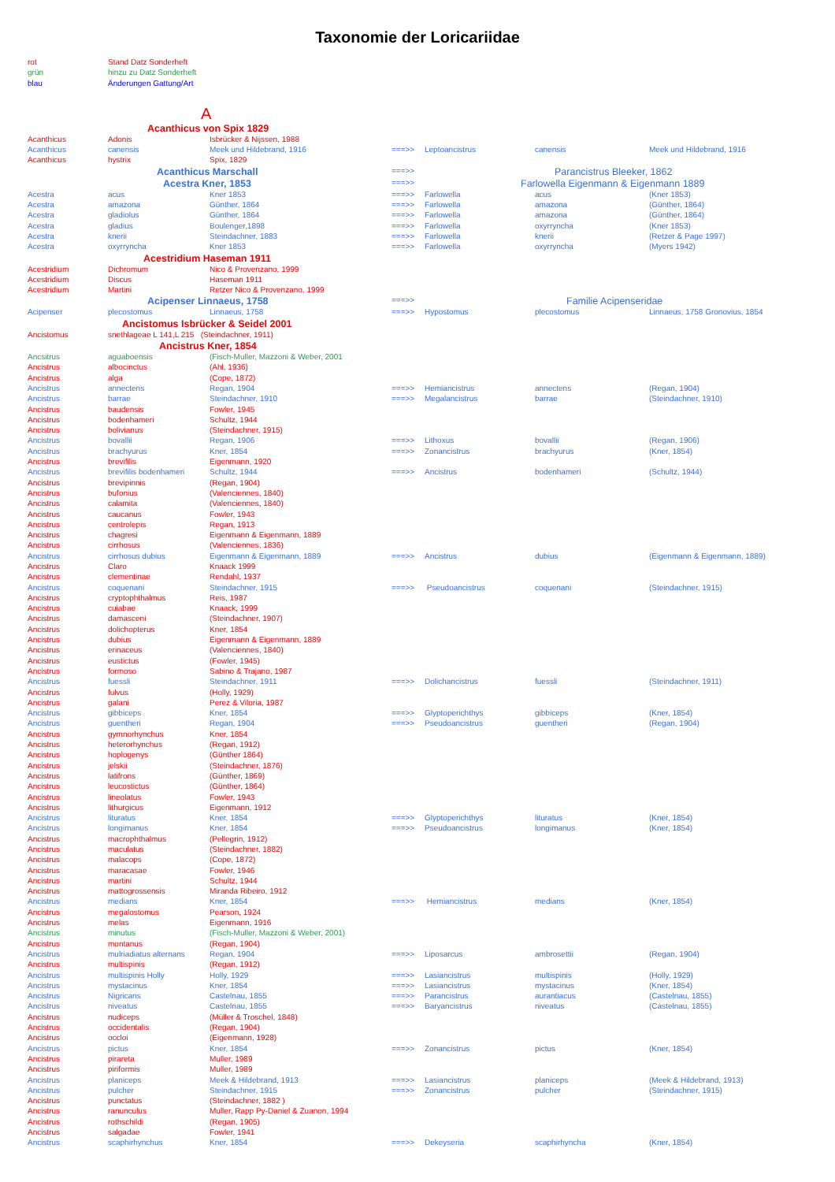Taxonomie der Loricariidae
| rot | Stand Datz Sonderheft | | | | | |
| grün | hinzu zu Datz Sonderheft | | | | | |
| blau | Änderungen Gattung/Art | | | | | |
| A | | | | | | |
| | Acanthicus von Spix 1829 | | | | | |
| Acanthicus | Adonis | Isbrücker & Nijssen, 1988 | | | | |
| Acanthicus | canensis | Meek und Hildebrand, 1916 | ===>> | Leptoancistrus | canensis | Meek und Hildebrand, 1916 |
| Acanthicus | hystrix | Spix, 1829 | | | | |
| | Acanthicus Marschall | | ===>> | Parancistrus Bleeker, 1862 | | |
| | Acestra Kner, 1853 | | ===>> | Farlowella Eigenmann & Eigenmann 1889 | | |
| Acestra | acus | Kner 1853 | ===>> | Farlowella | acus | (Kner 1853) |
| Acestra | amazona | Günther, 1864 | ===>> | Farlowella | amazona | (Günther, 1864) |
| Acestra | gladiolus | Günther, 1864 | ===>> | Farlowella | amazona | (Günther, 1864) |
| Acestra | gladius | Boulenger,1898 | ===>> | Farlowella | oxyrryncha | (Kner 1853) |
| Acestra | knerii | Steindachner, 1883 | ===>> | Farlowella | knerii | (Retzer & Page 1997) |
| Acestra | oxyrryncha | Kner 1853 | ===>> | Farlowella | oxyrryncha | (Myers 1942) |
| | Acestridium Haseman 1911 | | | | | |
| Acestridium | Dichromum | Nico & Provenzano, 1999 | | | | |
| Acestridium | Discus | Haseman 1911 | | | | |
| Acestridium | Martini | Retzer Nico & Provenzano, 1999 | | | | |
| | Acipenser Linnaeus, 1758 | | ===>> | Familie Acipenseridae | | |
| Acipenser | plecostomus | Linnaeus, 1758 | ===>> | Hypostomus | plecostomus | Linnaeus, 1758 Gronovius, 1854 |
| | Ancistomus Isbrücker & Seidel 2001 | | | | | |
| Ancistomus | snethlageae L 141,L 215 (Steindachner, 1911) | | | | | |
| | Ancistrus Kner, 1854 | | | | | |
| Ancsitrus | aguaboensis | (Fisch-Muller, Mazzoni & Weber, 2001 | | | | |
| Ancistrus | albocinctus | (Ahl, 1936) | | | | |
| Ancistrus | alga | (Cope, 1872) | | | | |
| Ancistrus | annectens | Regan, 1904 | ===>> | Hemiancistrus | annectens | (Regan, 1904) |
| Ancistrus | barrae | Steindachner, 1910 | ===>> | Megalancistrus | barrae | (Steindachner, 1910) |
| Ancistrus | baudensis | Fowler, 1945 | | | | |
| Ancistrus | bodenhameri | Schultz, 1944 | | | | |
| Ancistrus | bolivianus | (Steindachner, 1915) | | | | |
| Ancistrus | bovallii | Regan, 1906 | ===>> | Lithoxus | bovallii | (Regan, 1906) |
| Ancistrus | brachyurus | Kner, 1854 | ===>> | Zonancistrus | brachyurus | (Kner, 1854) |
| Ancistrus | brevifilis | Eigenmann, 1920 | | | | |
| Ancistrus | brevifilis bodenhameri | Schultz, 1944 | ===>> | Ancistrus | bodenhameri | (Schultz, 1944) |
| Ancistrus | brevipinnis | (Regan, 1904) | | | | |
| Ancistrus | bufonius | (Valenciennes, 1840) | | | | |
| Ancistrus | calamita | (Valenciennes, 1840) | | | | |
| Ancistrus | caucanus | Fowler, 1943 | | | | |
| Ancistrus | centrolepis | Regan, 1913 | | | | |
| Ancistrus | chagresi | Eigenmann & Eigenmann, 1889 | | | | |
| Ancistrus | cirrhosus | (Valenciennes, 1836) | | | | |
| Ancistrus | cirrhosus dubius | Eigenmann & Eigenmann, 1889 | ===>> | Ancistrus | dubius | (Eigenmann & Eigenmann, 1889) |
| Ancistrus | Claro | Knaack 1999 | | | | |
| Ancistrus | clementinae | Rendahl, 1937 | | | | |
| Ancistrus | coquenani | Steindachner, 1915 | ===>> | Pseudoancistrus | coquenani | (Steindachner, 1915) |
| Ancistrus | cryptophthalmus | Reis, 1987 | | | | |
| Ancistrus | cuiabae | Knaack, 1999 | | | | |
| Ancistrus | damasceni | (Steindachner, 1907) | | | | |
| Ancistrus | dolichopterus | Kner, 1854 | | | | |
| Ancistrus | dubius | Eigenmann & Eigenmann, 1889 | | | | |
| Ancistrus | erinaceus | (Valenciennes, 1840) | | | | |
| Ancistrus | eustictus | (Fowler, 1945) | | | | |
| Ancistrus | formoso | Sabino & Trajano, 1987 | | | | |
| Ancistrus | fuessli | Steindachner, 1911 | ===>> | Dolichancistrus | fuessli | (Steindachner, 1911) |
| Ancistrus | fulvus | (Holly, 1929) | | | | |
| Ancistrus | galani | Perez & Viloria, 1987 | | | | |
| Ancistrus | gibbiceps | Kner, 1854 | ===>> | Glyptoperichthys | gibbiceps | (Kner, 1854) |
| Ancistrus | guentheri | Regan, 1904 | ===>> | Pseudoancistrus | guentheri | (Regan, 1904) |
| Ancistrus | gymnorhynchus | Kner, 1854 | | | | |
| Ancistrus | heterorhynchus | (Regan, 1912) | | | | |
| Ancistrus | hoplogenys | (Günther 1864) | | | | |
| Ancistrus | jelskii | (Steindachner, 1876) | | | | |
| Ancistrus | latifrons | (Günther, 1869) | | | | |
| Ancistrus | leucostictus | (Günther, 1864) | | | | |
| Ancistrus | lineolatus | Fowler, 1943 | | | | |
| Ancistrus | lithurgicus | Eigenmann, 1912 | | | | |
| Ancistrus | lituratus | Kner, 1854 | ===>> | Glyptoperichthys | lituratus | (Kner, 1854) |
| Ancistrus | longimanus | Kner, 1854 | ===>> | Pseudoancistrus | longimanus | (Kner, 1854) |
| Ancistrus | macrophthalmus | (Pellegrin, 1912) | | | | |
| Ancistrus | maculatus | (Steindachner, 1882) | | | | |
| Ancistrus | malacops | (Cope, 1872) | | | | |
| Ancistrus | maracasae | Fowler, 1946 | | | | |
| Ancistrus | martini | Schultz, 1944 | | | | |
| Ancistrus | mattogrossensis | Miranda Ribeiro, 1912 | | | | |
| Ancistrus | medians | Kner, 1854 | ===>> | Hemiancistrus | medians | (Kner, 1854) |
| Ancistrus | megalostomus | Pearson, 1924 | | | | |
| Ancistrus | melas | Eigenmann, 1916 | | | | |
| Ancistrus | minutus | (Fisch-Muller, Mazzoni & Weber, 2001) | | | | |
| Ancistrus | montanus | (Regan, 1904) | | | | |
| Ancistrus | mulriadiatus alternans | Regan, 1904 | ===>> | Liposarcus | ambrosettii | (Regan, 1904) |
| Ancistrus | multispinis | (Regan, 1912) | | | | |
| Ancistrus | multispinis Holly | Holly, 1929 | ===>> | Lasiancistrus | multispinis | (Holly, 1929) |
| Ancistrus | mystacinus | Kner, 1854 | ===>> | Lasiancistrus | mystacinus | (Kner, 1854) |
| Ancistrus | Nigricans | Castelnau, 1855 | ===>> | Parancistrus | aurantiacus | (Castelnau, 1855) |
| Ancistrus | niveatus | Castelnau, 1855 | ===>> | Baryancistrus | niveatus | (Castelnau, 1855) |
| Ancistrus | nudiceps | (Müller & Troschel, 1848) | | | | |
| Ancistrus | occidentalis | (Regan, 1904) | | | | |
| Ancistrus | occloi | (Eigenmann, 1928) | | | | |
| Ancistrus | pictus | Kner, 1854 | ===>> | Zonancistrus | pictus | (Kner, 1854) |
| Ancistrus | pirareta | Muller, 1989 | | | | |
| Ancistrus | piriformis | Muller, 1989 | | | | |
| Ancistrus | planiceps | Meek & Hildebrand, 1913 | ===>> | Lasiancistrus | planiceps | (Meek & Hildebrand, 1913) |
| Ancistrus | pulcher | Steindachner, 1915 | ===>> | Zonancistrus | pulcher | (Steindachner, 1915) |
| Ancistrus | punctatus | (Steindachner, 1882 ) | | | | |
| Ancistrus | ranunculus | Muller, Rapp Py-Daniel & Zuanon, 1994 | | | | |
| Ancistrus | rothschildi | (Regan, 1905) | | | | |
| Ancistrus | salgadae | Fowler, 1941 | | | | |
| Ancistrus | scaphirhynchus | Kner, 1854 | ===>> | Dekeyseria | scaphirhyncha | (Kner, 1854) |